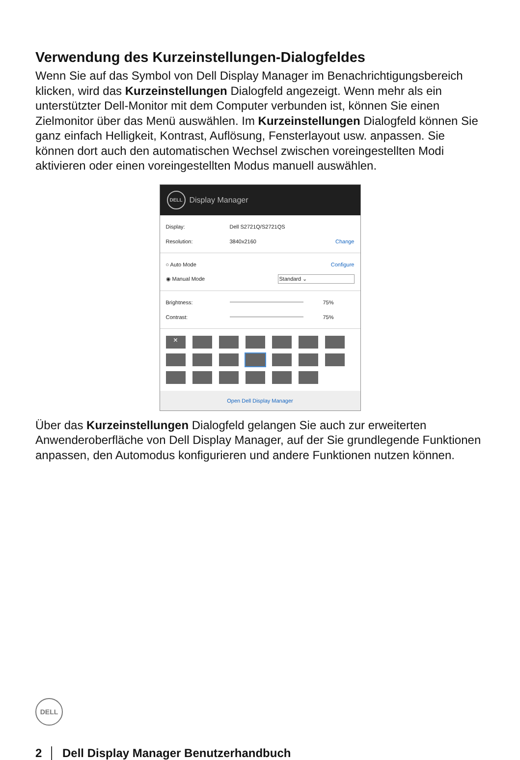Verwendung des Kurzeinstellungen-Dialogfeldes
Wenn Sie auf das Symbol von Dell Display Manager im Benachrichtigungsbereich klicken, wird das Kurzeinstellungen Dialogfeld angezeigt. Wenn mehr als ein unterstützter Dell-Monitor mit dem Computer verbunden ist, können Sie einen Zielmonitor über das Menü auswählen. Im Kurzeinstellungen Dialogfeld können Sie ganz einfach Helligkeit, Kontrast, Auflösung, Fensterlayout usw. anpassen. Sie können dort auch den automatischen Wechsel zwischen voreingestellten Modi aktivieren oder einen voreingestellten Modus manuell auswählen.
DELL
Display Manager
Display: Dell S2721Q/S2721QS
Resolution: 3840x2160 Change
○ Auto Mode Configure
◉ Manual Mode Standard ⌄
Brightness: 75%
Contrast: 75%
×
Open Dell Display Manager
Über das Kurzeinstellungen Dialogfeld gelangen Sie auch zur erweiterten Anwenderoberfläche von Dell Display Manager, auf der Sie grundlegende Funktionen anpassen, den Automodus konfigurieren und andere Funktionen nutzen können.
DELL
2 │ Dell Display Manager Benutzerhandbuch